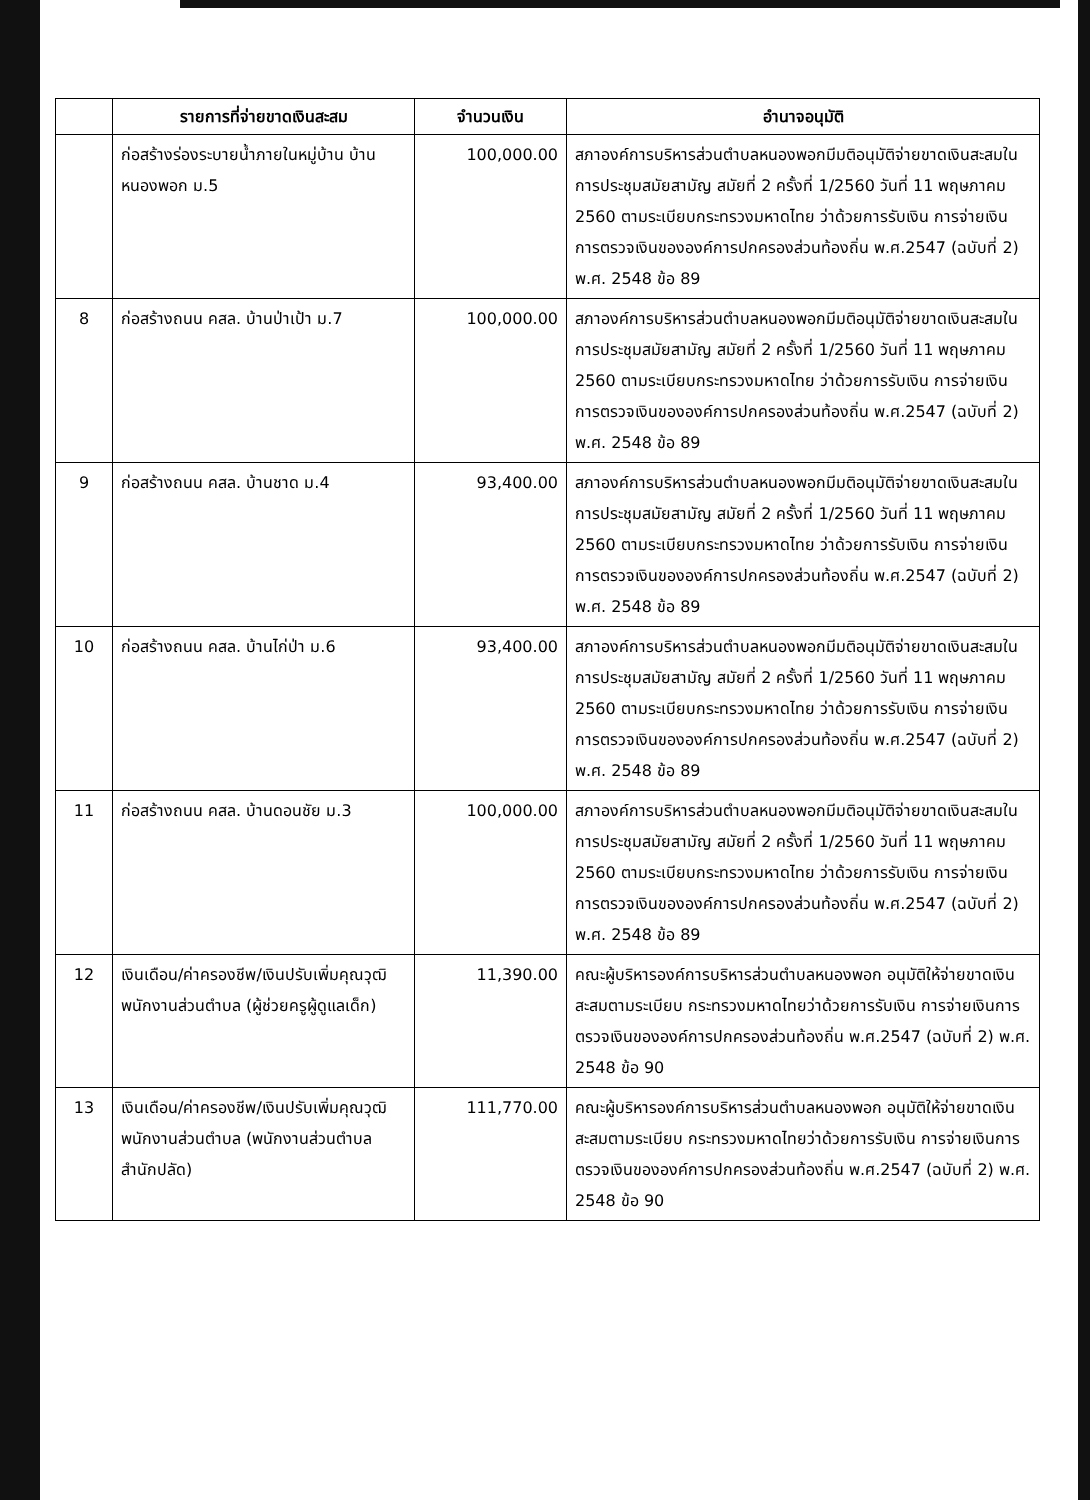| | รายการที่จ่ายขาดเงินสะสม | จำนวนเงิน | อำนาจอนุมัติ |
| --- | --- | --- | --- |
| | ก่อสร้างร่องระบายน้ำภายในหมู่บ้าน บ้านหนองพอก ม.5 | 100,000.00 | สภาองค์การบริหารส่วนตำบลหนองพอกมีมติอนุมัติจ่ายขาดเงินสะสมในการประชุมสมัยสามัญ สมัยที่ 2 ครั้งที่ 1/2560 วันที่ 11 พฤษภาคม 2560 ตามระเบียบกระทรวงมหาดไทย ว่าด้วยการรับเงิน การจ่ายเงินการตรวจเงินขององค์การปกครองส่วนท้องถิ่น พ.ศ.2547 (ฉบับที่ 2) พ.ศ. 2548 ข้อ 89 |
| 8 | ก่อสร้างถนน คสล. บ้านป่าเป้า ม.7 | 100,000.00 | สภาองค์การบริหารส่วนตำบลหนองพอกมีมติอนุมัติจ่ายขาดเงินสะสมในการประชุมสมัยสามัญ สมัยที่ 2 ครั้งที่ 1/2560 วันที่ 11 พฤษภาคม 2560 ตามระเบียบกระทรวงมหาดไทย ว่าด้วยการรับเงิน การจ่ายเงินการตรวจเงินขององค์การปกครองส่วนท้องถิ่น พ.ศ.2547 (ฉบับที่ 2) พ.ศ. 2548 ข้อ 89 |
| 9 | ก่อสร้างถนน คสล. บ้านชาด ม.4 | 93,400.00 | สภาองค์การบริหารส่วนตำบลหนองพอกมีมติอนุมัติจ่ายขาดเงินสะสมในการประชุมสมัยสามัญ สมัยที่ 2 ครั้งที่ 1/2560 วันที่ 11 พฤษภาคม 2560 ตามระเบียบกระทรวงมหาดไทย ว่าด้วยการรับเงิน การจ่ายเงินการตรวจเงินขององค์การปกครองส่วนท้องถิ่น พ.ศ.2547 (ฉบับที่ 2) พ.ศ. 2548 ข้อ 89 |
| 10 | ก่อสร้างถนน คสล. บ้านไก่ป่า ม.6 | 93,400.00 | สภาองค์การบริหารส่วนตำบลหนองพอกมีมติอนุมัติจ่ายขาดเงินสะสมในการประชุมสมัยสามัญ สมัยที่ 2 ครั้งที่ 1/2560 วันที่ 11 พฤษภาคม 2560 ตามระเบียบกระทรวงมหาดไทย ว่าด้วยการรับเงิน การจ่ายเงินการตรวจเงินขององค์การปกครองส่วนท้องถิ่น พ.ศ.2547 (ฉบับที่ 2) พ.ศ. 2548 ข้อ 89 |
| 11 | ก่อสร้างถนน คสล. บ้านดอนชัย ม.3 | 100,000.00 | สภาองค์การบริหารส่วนตำบลหนองพอกมีมติอนุมัติจ่ายขาดเงินสะสมในการประชุมสมัยสามัญ สมัยที่ 2 ครั้งที่ 1/2560 วันที่ 11 พฤษภาคม 2560 ตามระเบียบกระทรวงมหาดไทย ว่าด้วยการรับเงิน การจ่ายเงินการตรวจเงินขององค์การปกครองส่วนท้องถิ่น พ.ศ.2547 (ฉบับที่ 2) พ.ศ. 2548 ข้อ 89 |
| 12 | เงินเดือน/ค่าครองชีพ/เงินปรับเพิ่มคุณวุฒิพนักงานส่วนตำบล (ผู้ช่วยครูผู้ดูแลเด็ก) | 11,390.00 | คณะผู้บริหารองค์การบริหารส่วนตำบลหนองพอก อนุมัติให้จ่ายขาดเงินสะสมตามระเบียบ กระทรวงมหาดไทยว่าด้วยการรับเงิน การจ่ายเงินการตรวจเงินขององค์การปกครองส่วนท้องถิ่น พ.ศ.2547 (ฉบับที่ 2) พ.ศ. 2548 ข้อ 90 |
| 13 | เงินเดือน/ค่าครองชีพ/เงินปรับเพิ่มคุณวุฒิพนักงานส่วนตำบล (พนักงานส่วนตำบล สำนักปลัด) | 111,770.00 | คณะผู้บริหารองค์การบริหารส่วนตำบลหนองพอก อนุมัติให้จ่ายขาดเงินสะสมตามระเบียบ กระทรวงมหาดไทยว่าด้วยการรับเงิน การจ่ายเงินการตรวจเงินขององค์การปกครองส่วนท้องถิ่น พ.ศ.2547 (ฉบับที่ 2) พ.ศ. 2548 ข้อ 90 |